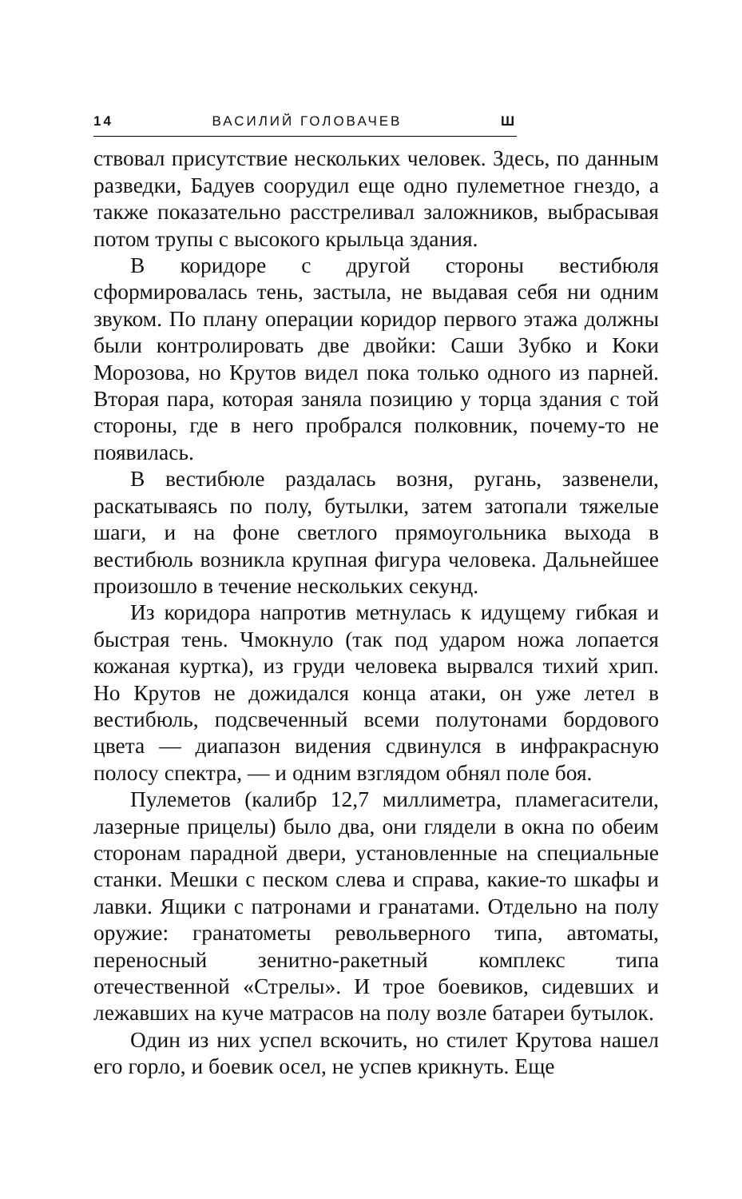14 ВАСИЛИЙ ГОЛОВАЧЕВ Ш
ствовал присутствие нескольких человек. Здесь, по данным разведки, Бадуев соорудил еще одно пулеметное гнездо, а также показательно расстреливал заложников, выбрасывая потом трупы с высокого крыльца здания.
В коридоре с другой стороны вестибюля сформировалась тень, застыла, не выдавая себя ни одним звуком. По плану операции коридор первого этажа должны были контролировать две двойки: Саши Зубко и Коки Морозова, но Крутов видел пока только одного из парней. Вторая пара, которая заняла позицию у торца здания с той стороны, где в него пробрался полковник, почему-то не появилась.
В вестибюле раздалась возня, ругань, зазвенели, раскатываясь по полу, бутылки, затем затопали тяжелые шаги, и на фоне светлого прямоугольника выхода в вестибюль возникла крупная фигура человека. Дальнейшее произошло в течение нескольких секунд.
Из коридора напротив метнулась к идущему гибкая и быстрая тень. Чмокнуло (так под ударом ножа лопается кожаная куртка), из груди человека вырвался тихий хрип. Но Крутов не дожидался конца атаки, он уже летел в вестибюль, подсвеченный всеми полутонами бордового цвета — диапазон видения сдвинулся в инфракрасную полосу спектра, — и одним взглядом обнял поле боя.
Пулеметов (калибр 12,7 миллиметра, пламегасители, лазерные прицелы) было два, они глядели в окна по обеим сторонам парадной двери, установленные на специальные станки. Мешки с песком слева и справа, какие-то шкафы и лавки. Ящики с патронами и гранатами. Отдельно на полу оружие: гранатометы револьверного типа, автоматы, переносный зенитно-ракетный комплекс типа отечественной «Стрелы». И трое боевиков, сидевших и лежавших на куче матрасов на полу возле батареи бутылок.
Один из них успел вскочить, но стилет Крутова нашел его горло, и боевик осел, не успев крикнуть. Еще